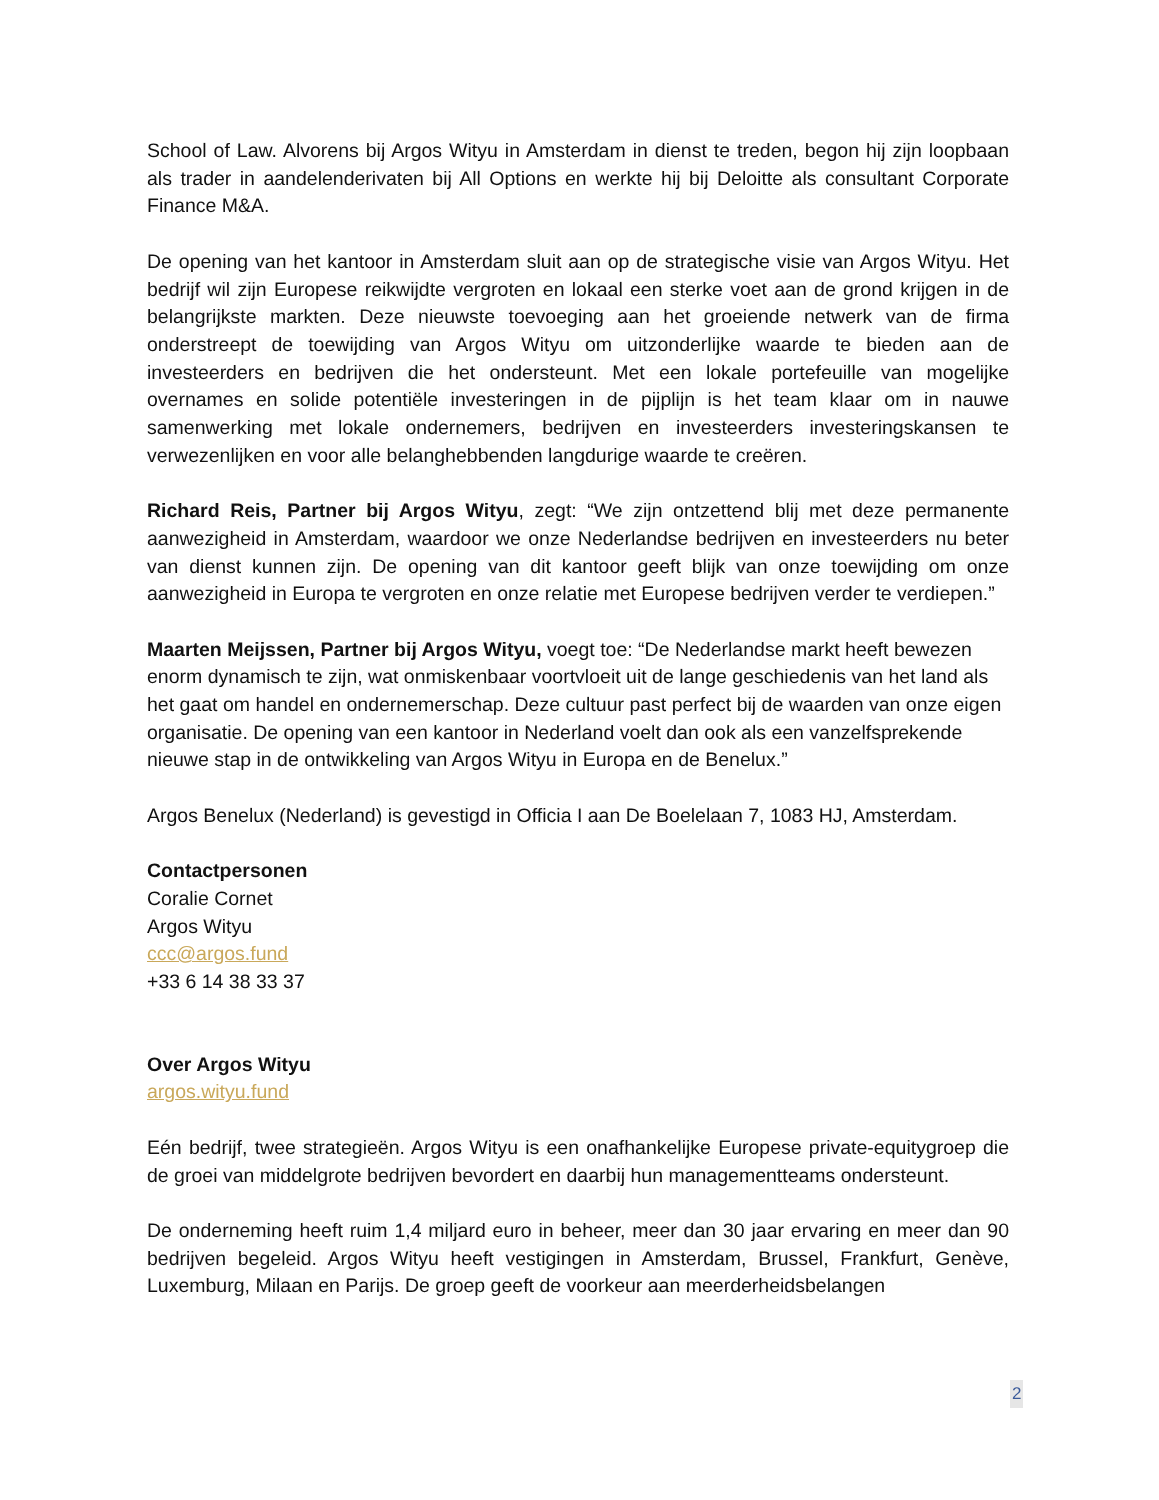School of Law. Alvorens bij Argos Wityu in Amsterdam in dienst te treden, begon hij zijn loopbaan als trader in aandelenderivaten bij All Options en werkte hij bij Deloitte als consultant Corporate Finance M&A.
De opening van het kantoor in Amsterdam sluit aan op de strategische visie van Argos Wityu. Het bedrijf wil zijn Europese reikwijdte vergroten en lokaal een sterke voet aan de grond krijgen in de belangrijkste markten. Deze nieuwste toevoeging aan het groeiende netwerk van de firma onderstreept de toewijding van Argos Wityu om uitzonderlijke waarde te bieden aan de investeerders en bedrijven die het ondersteunt. Met een lokale portefeuille van mogelijke overnames en solide potentiële investeringen in de pijplijn is het team klaar om in nauwe samenwerking met lokale ondernemers, bedrijven en investeerders investeringskansen te verwezenlijken en voor alle belanghebbenden langdurige waarde te creëren.
Richard Reis, Partner bij Argos Wityu, zegt: “We zijn ontzettend blij met deze permanente aanwezigheid in Amsterdam, waardoor we onze Nederlandse bedrijven en investeerders nu beter van dienst kunnen zijn. De opening van dit kantoor geeft blijk van onze toewijding om onze aanwezigheid in Europa te vergroten en onze relatie met Europese bedrijven verder te verdiepen.”
Maarten Meijssen, Partner bij Argos Wityu, voegt toe: “De Nederlandse markt heeft bewezen enorm dynamisch te zijn, wat onmiskenbaar voortvloeit uit de lange geschiedenis van het land als het gaat om handel en ondernemerschap. Deze cultuur past perfect bij de waarden van onze eigen organisatie. De opening van een kantoor in Nederland voelt dan ook als een vanzelfsprekende nieuwe stap in de ontwikkeling van Argos Wityu in Europa en de Benelux.”
Argos Benelux (Nederland) is gevestigd in Officia I aan De Boelelaan 7, 1083 HJ, Amsterdam.
Contactpersonen
Coralie Cornet
Argos Wityu
ccc@argos.fund
+33 6 14 38 33 37
Over Argos Wityu
argos.wityu.fund
Eén bedrijf, twee strategieën. Argos Wityu is een onafhankelijke Europese private-equitygroep die de groei van middelgrote bedrijven bevordert en daarbij hun managementteams ondersteunt.
De onderneming heeft ruim 1,4 miljard euro in beheer, meer dan 30 jaar ervaring en meer dan 90 bedrijven begeleid. Argos Wityu heeft vestigingen in Amsterdam, Brussel, Frankfurt, Genève, Luxemburg, Milaan en Parijs. De groep geeft de voorkeur aan meerderheidsbelangen
2